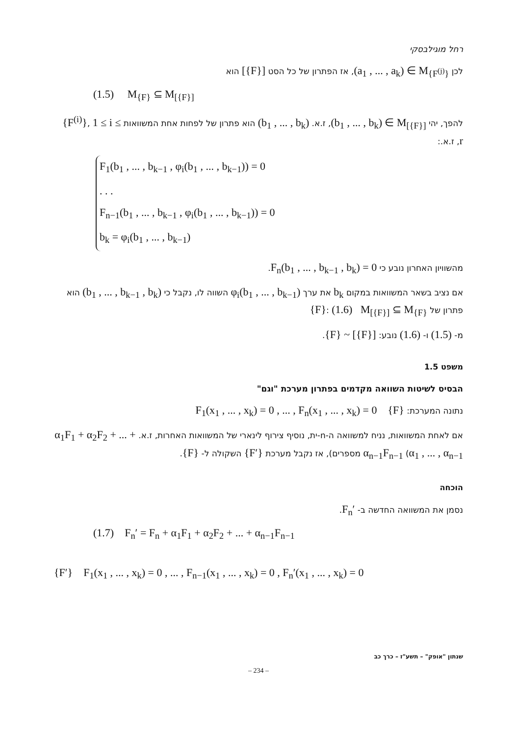רחל מוגילבסקי
לכן (a<sub>1</sub> , ... , a<sub>k</sub>) ∈ M<sub>{F<sup>(j)</sup>}</sub>, אז הפתרון של כל הסט [{F}] הוא
(1.5) M<sub>{F}</sub> ⊆ M<sub>[{F}]</sub>
להפך, יהי (b<sub>1</sub> , ... , b<sub>k</sub>) ∈ M<sub>[{F}]</sub>, ז.א. (b<sub>1</sub> , ... , b<sub>k</sub>) הוא פתרון של לפחות אחת המשוואות {F<sup>(i)</sup>}, 1 ≤ i ≤ r, ז.א.:
F<sub>1</sub>(b<sub>1</sub> , ... , b<sub>k−1</sub> , φ<sub>i</sub>(b<sub>1</sub> , ... , b<sub>k−1</sub>)) = 0
. . .
F<sub>n−1</sub>(b<sub>1</sub> , ... , b<sub>k−1</sub> , φ<sub>i</sub>(b<sub>1</sub> , ... , b<sub>k−1</sub>)) = 0
b<sub>k</sub> = φ<sub>i</sub>(b<sub>1</sub> , ... , b<sub>k−1</sub>)
מהשוויון האחרון נובע כי F<sub>n</sub>(b<sub>1</sub> , ... , b<sub>k−1</sub> , b<sub>k</sub>) = 0.
אם נציב בשאר המשוואות במקום b<sub>k</sub> את ערך φ<sub>i</sub>(b<sub>1</sub> , ... , b<sub>k−1</sub>) השווה לו, נקבל כי (b<sub>1</sub> , ... , b<sub>k−1</sub> , b<sub>k</sub>) הוא פתרון של {F}: (1.6) M<sub>[{F}]</sub> ⊆ M<sub>{F}</sub>
מ- (1.5) ו- (1.6) נובע: {F} ~ [{F}].
משפט 1.5
הבסיס לשיטות השוואה מקדמים בפתרון מערכת "וגם"
נתונה המערכת: F<sub>1</sub>(x<sub>1</sub> , ... , x<sub>k</sub>) = 0 , ... , F<sub>n</sub>(x<sub>1</sub> , ... , x<sub>k</sub>) = 0 {F}
אם לאחת המשוואות, נניח למשוואה ה-n-ית, נוסיף צירוף לינארי של המשוואות האחרות, ז.א. α<sub>1</sub>F<sub>1</sub> + α<sub>2</sub>F<sub>2</sub> + ... + α<sub>n−1</sub>F<sub>n−1</sub> (α<sub>1</sub> , ... , α<sub>n−1</sub> מספרים), אז נקבל מערכת {F′} השקולה ל- {F}.
הוכחה
נסמן את המשוואה החדשה ב- F<sub>n</sub>′.
(1.7) F<sub>n</sub>′ = F<sub>n</sub> + α<sub>1</sub>F<sub>1</sub> + α<sub>2</sub>F<sub>2</sub> + ... + α<sub>n−1</sub>F<sub>n−1</sub>
{F′} F<sub>1</sub>(x<sub>1</sub> , ... , x<sub>k</sub>) = 0 , ... , F<sub>n−1</sub>(x<sub>1</sub> , ... , x<sub>k</sub>) = 0 , F<sub>n</sub>′(x<sub>1</sub> , ... , x<sub>k</sub>) = 0
שנתון "אופק" – תשע"ז – כרך כב
– 234 –